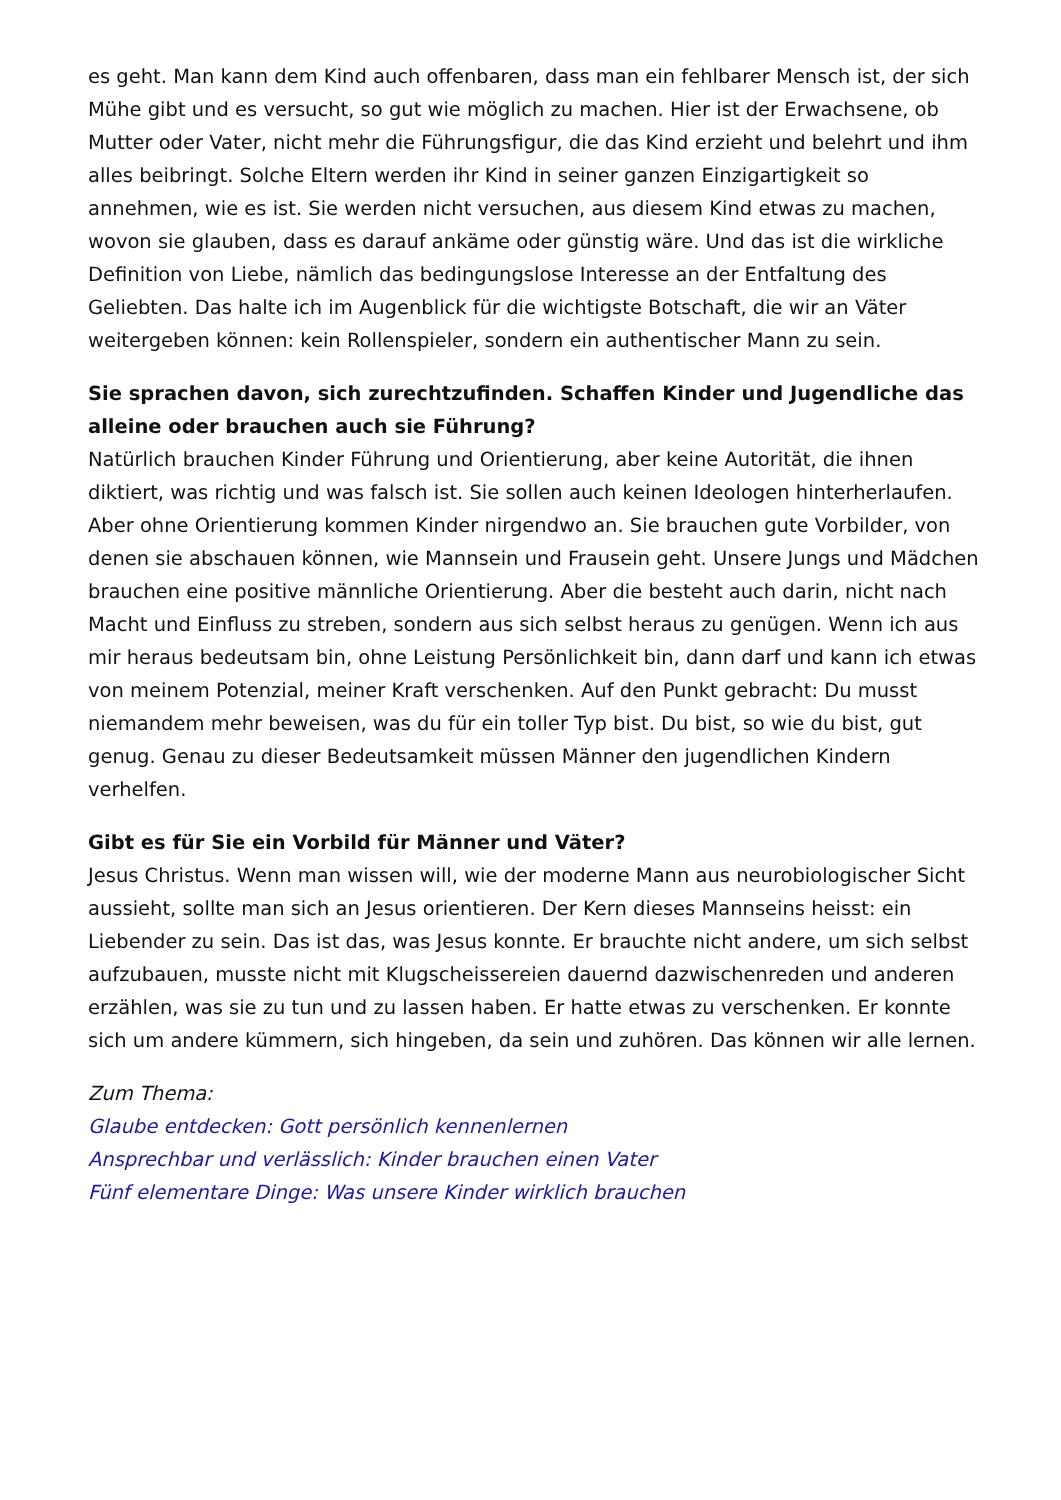es geht. Man kann dem Kind auch offenbaren, dass man ein fehlbarer Mensch ist, der sich Mühe gibt und es versucht, so gut wie möglich zu machen. Hier ist der Erwachsene, ob Mutter oder Vater, nicht mehr die Führungsfigur, die das Kind erzieht und belehrt und ihm alles beibringt. Solche Eltern werden ihr Kind in seiner ganzen Einzigartigkeit so annehmen, wie es ist. Sie werden nicht versuchen, aus diesem Kind etwas zu machen, wovon sie glauben, dass es darauf ankäme oder günstig wäre. Und das ist die wirkliche Definition von Liebe, nämlich das bedingungslose Interesse an der Entfaltung des Geliebten. Das halte ich im Augenblick für die wichtigste Botschaft, die wir an Väter weitergeben können: kein Rollenspieler, sondern ein authentischer Mann zu sein.
Sie sprachen davon, sich zurechtzufinden. Schaffen Kinder und Jugendliche das alleine oder brauchen auch sie Führung?
Natürlich brauchen Kinder Führung und Orientierung, aber keine Autorität, die ihnen diktiert, was richtig und was falsch ist. Sie sollen auch keinen Ideologen hinterherlaufen. Aber ohne Orientierung kommen Kinder nirgendwo an. Sie brauchen gute Vorbilder, von denen sie abschauen können, wie Mannsein und Frausein geht. Unsere Jungs und Mädchen brauchen eine positive männliche Orientierung. Aber die besteht auch darin, nicht nach Macht und Einfluss zu streben, sondern aus sich selbst heraus zu genügen. Wenn ich aus mir heraus bedeutsam bin, ohne Leistung Persönlichkeit bin, dann darf und kann ich etwas von meinem Potenzial, meiner Kraft verschenken. Auf den Punkt gebracht: Du musst niemandem mehr beweisen, was du für ein toller Typ bist. Du bist, so wie du bist, gut genug. Genau zu dieser Bedeutsamkeit müssen Männer den jugendlichen Kindern verhelfen.
Gibt es für Sie ein Vorbild für Männer und Väter?
Jesus Christus. Wenn man wissen will, wie der moderne Mann aus neurobiologischer Sicht aussieht, sollte man sich an Jesus orientieren. Der Kern dieses Mannseins heisst: ein Liebender zu sein. Das ist das, was Jesus konnte. Er brauchte nicht andere, um sich selbst aufzubauen, musste nicht mit Klugscheissereien dauernd dazwischenreden und anderen erzählen, was sie zu tun und zu lassen haben. Er hatte etwas zu verschenken. Er konnte sich um andere kümmern, sich hingeben, da sein und zuhören. Das können wir alle lernen.
Zum Thema:
Glaube entdecken: Gott persönlich kennenlernen
Ansprechbar und verlässlich: Kinder brauchen einen Vater
Fünf elementare Dinge: Was unsere Kinder wirklich brauchen